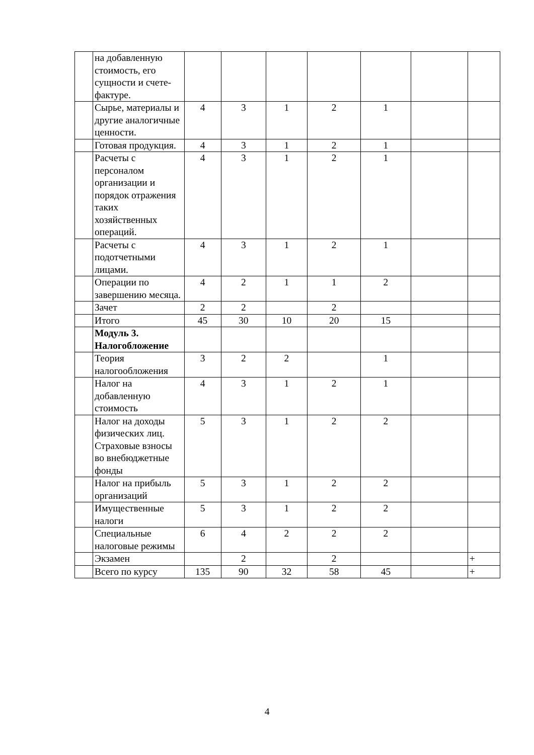| | на добавленную стоимость, его сущности и счете-фактуре. | | | | | | | |
| | Сырье, материалы и другие аналогичные ценности. | 4 | 3 | 1 | 2 | 1 | | |
| | Готовая продукция. | 4 | 3 | 1 | 2 | 1 | | |
| | Расчеты с персоналом организации и порядок отражения таких хозяйственных операций. | 4 | 3 | 1 | 2 | 1 | | |
| | Расчеты с подотчетными лицами. | 4 | 3 | 1 | 2 | 1 | | |
| | Операции по завершению месяца. | 4 | 2 | 1 | 1 | 2 | | |
| | Зачет | 2 | 2 | | 2 | | | |
| | Итого | 45 | 30 | 10 | 20 | 15 | | |
| | Модуль 3. Налогобложение | | | | | | | |
| | Теория налогообложения | 3 | 2 | 2 | | 1 | | |
| | Налог на добавленную стоимость | 4 | 3 | 1 | 2 | 1 | | |
| | Налог на доходы физических лиц. Страховые взносы во внебюджетные фонды | 5 | 3 | 1 | 2 | 2 | | |
| | Налог на прибыль организаций | 5 | 3 | 1 | 2 | 2 | | |
| | Имущественные налоги | 5 | 3 | 1 | 2 | 2 | | |
| | Специальные налоговые режимы | 6 | 4 | 2 | 2 | 2 | | |
| | Экзамен | | 2 | | 2 | | | + |
| | Всего по курсу | 135 | 90 | 32 | 58 | 45 | | + |
4